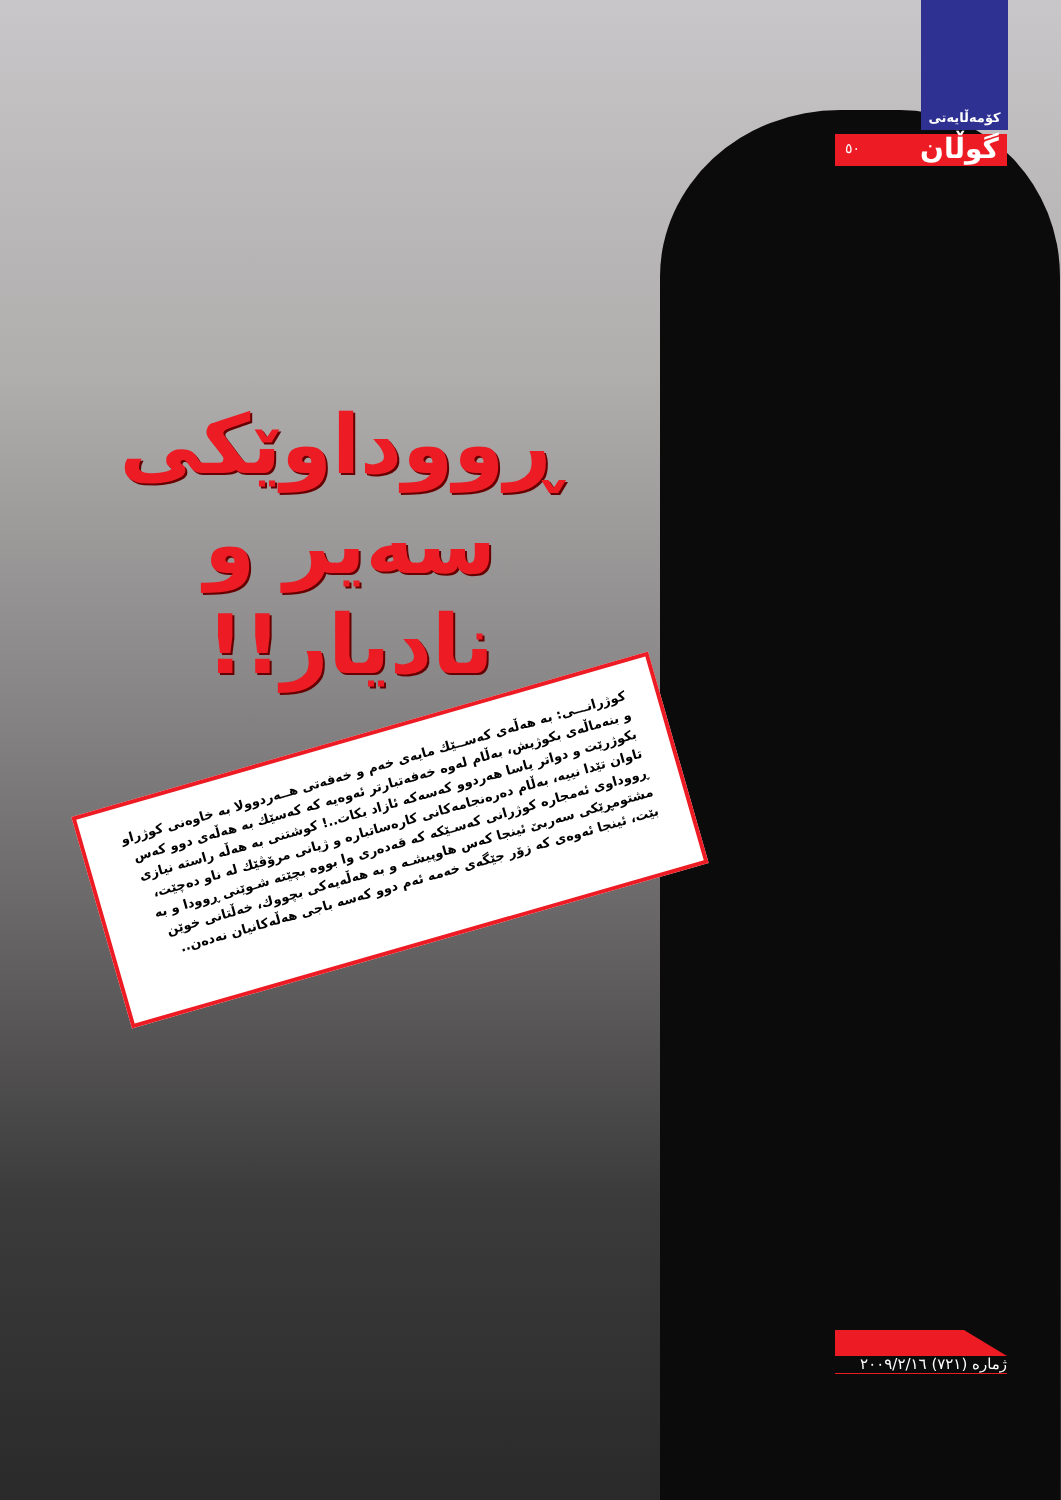كۆمەڵایەتی
٥٠ گوڵان
ڕووداوێکی سەیر و نادیار!!
كوژرانـــی: بە هەڵەی كەســێك مایەی خەم و خەفەتی هــەردوولا بە خاوەنی كوژراو و بنەماڵەی بكوژیش، بەڵام لەوە خەفەتبارتر ئەوەیە كە كەسێك بە هەڵەی دوو كەس بكوژرێت و دواتر یاسا هەردوو كەسەكە ئازاد بكات..! كوشتنی بە هەڵە راستە نیازی تاوان تێدا نییە، بەڵام دەرەنجامەكانی كارەساتبارە و ژیانی مرۆڤێك لە ناو دەچێت، ڕووداوی ئەمجارە كوژرانی كەسـێكە كە قەدەری وا بووە بچێتە شـوێنی ڕوودا و بە مشتومڕێكی سەربێ ئینجا كەس هاوپیشـە و بە هەڵەیەكی بچووك، خەڵتانی خوێن بێت، ئینجا ئەوەی كە زۆر جێگەی خەمە ئەم دوو كەسە باجی هەڵەكانیان نەدەن..
ژمارە (٧٢١) ٢٠٠٩/٢/١٦